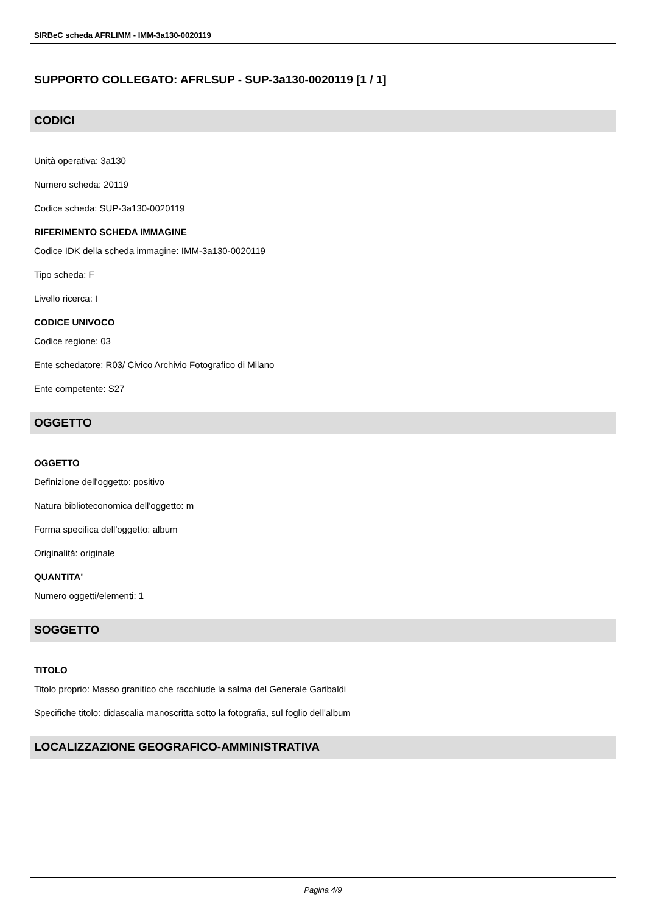SIRBeC scheda AFRLIMM - IMM-3a130-0020119
SUPPORTO COLLEGATO: AFRLSUP - SUP-3a130-0020119 [1 / 1]
CODICI
Unità operativa: 3a130
Numero scheda: 20119
Codice scheda: SUP-3a130-0020119
RIFERIMENTO SCHEDA IMMAGINE
Codice IDK della scheda immagine: IMM-3a130-0020119
Tipo scheda: F
Livello ricerca: I
CODICE UNIVOCO
Codice regione: 03
Ente schedatore: R03/ Civico Archivio Fotografico di Milano
Ente competente: S27
OGGETTO
OGGETTO
Definizione dell'oggetto: positivo
Natura biblioteconomica dell'oggetto: m
Forma specifica dell'oggetto: album
Originalità: originale
QUANTITA'
Numero oggetti/elementi: 1
SOGGETTO
TITOLO
Titolo proprio: Masso granitico che racchiude la salma del Generale Garibaldi
Specifiche titolo: didascalia manoscritta sotto la fotografia, sul foglio dell'album
LOCALIZZAZIONE GEOGRAFICO-AMMINISTRATIVA
Pagina 4/9